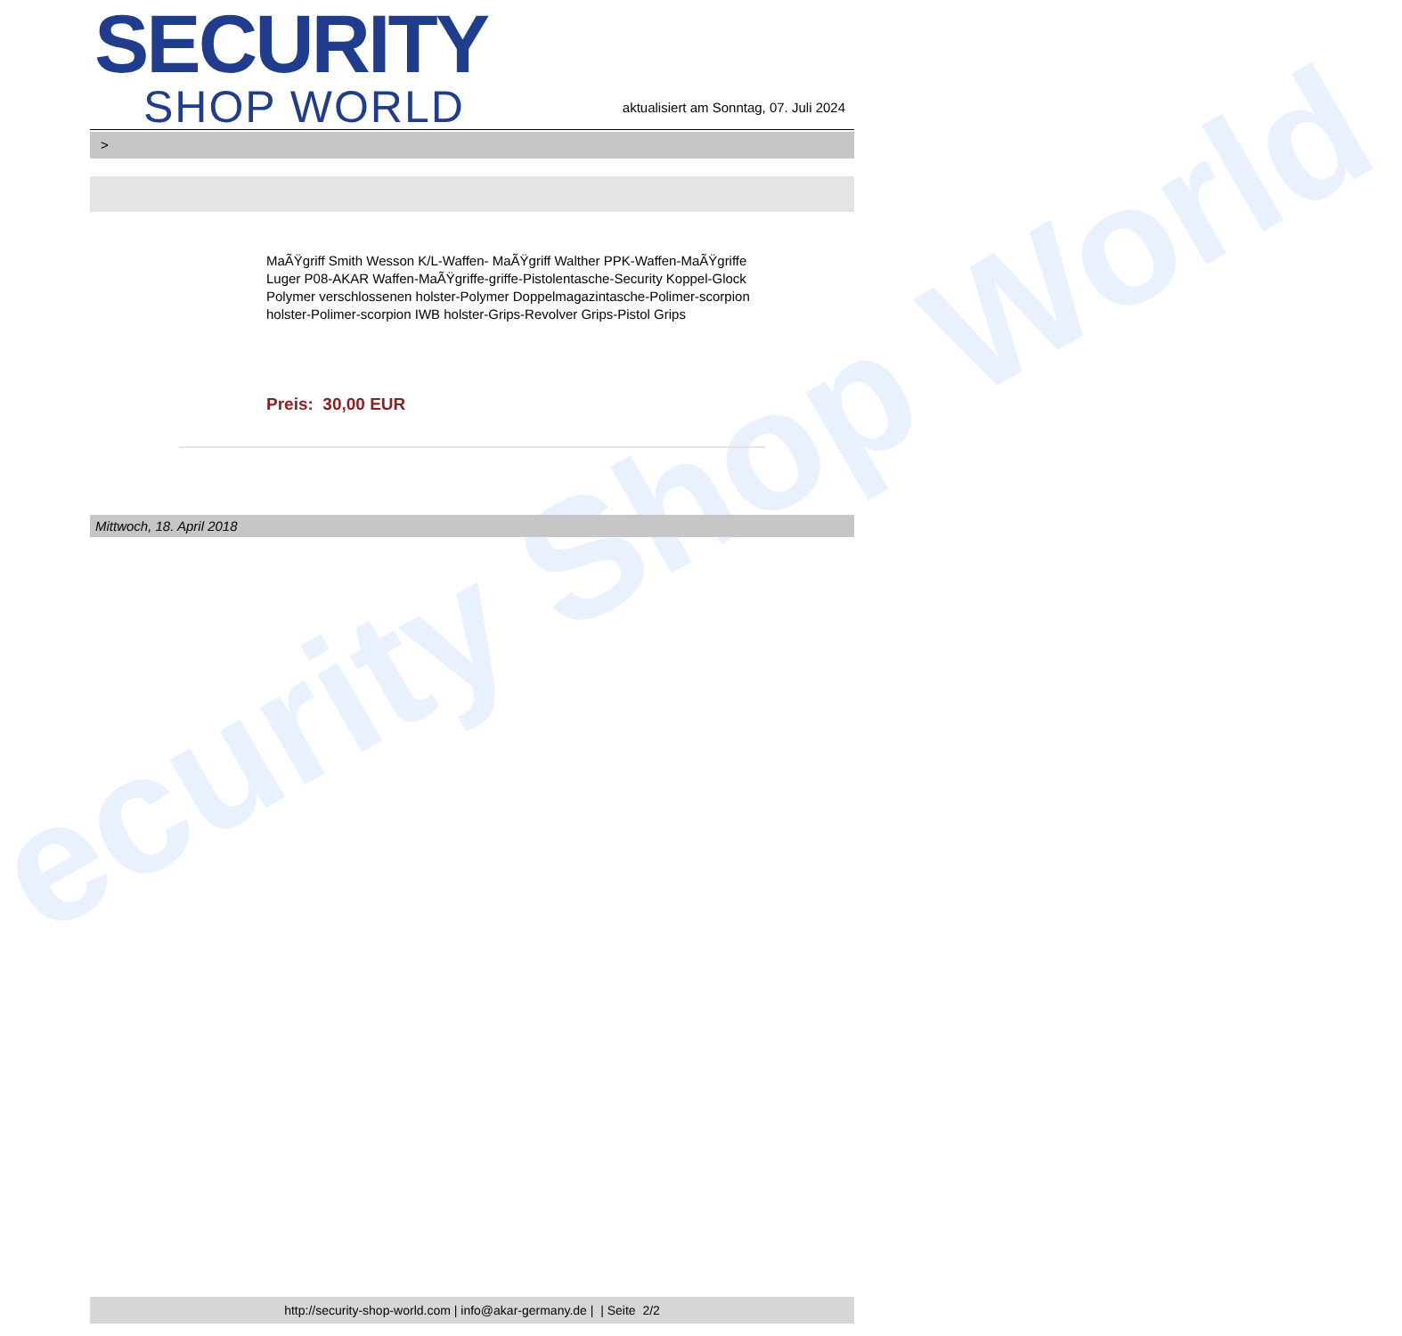ecurity Shop World
SECURITY
SHOP WORLD
aktualisiert am Sonntag, 07. Juli 2024
>
MaÃŸgriff Smith Wesson K/L-Waffen- MaÃŸgriff Walther PPK-Waffen-MaÃŸgriffe Luger P08-AKAR Waffen-MaÃŸgriffe-griffe-Pistolentasche-Security Koppel-Glock Polymer verschlossenen holster-Polymer Doppelmagazintasche-Polimer-scorpion holster-Polimer-scorpion IWB holster-Grips-Revolver Grips-Pistol Grips
Preis: 30,00 EUR
Mittwoch, 18. April 2018
http://security-shop-world.com | info@akar-germany.de | | Seite 2/2